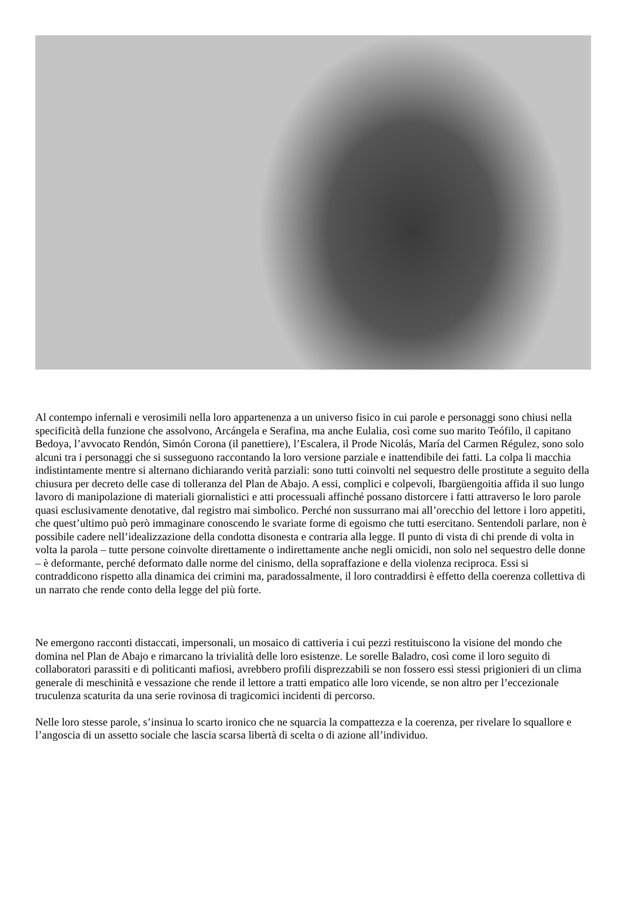Al contempo infernali e verosimili nella loro appartenenza a un universo fisico in cui parole e personaggi sono chiusi nella specificità della funzione che assolvono, Arcángela e Serafina, ma anche Eulalia, così come suo marito Teófilo, il capitano Bedoya, l’avvocato Rendón, Simón Corona (il panettiere), l’Escalera, il Prode Nicolás, María del Carmen Régulez, sono solo alcuni tra i personaggi che si susseguono raccontando la loro versione parziale e inattendibile dei fatti. La colpa li macchia indistintamente mentre si alternano dichiarando verità parziali: sono tutti coinvolti nel sequestro delle prostitute a seguito della chiusura per decreto delle case di tolleranza del Plan de Abajo. A essi, complici e colpevoli, Ibargüengoitia affida il suo lungo lavoro di manipolazione di materiali giornalistici e atti processuali affinché possano distorcere i fatti attraverso le loro parole quasi esclusivamente denotative, dal registro mai simbolico. Perché non sussurrano mai all’orecchio del lettore i loro appetiti, che quest’ultimo può però immaginare conoscendo le svariate forme di egoismo che tutti esercitano. Sentendoli parlare, non è possibile cadere nell’idealizzazione della condotta disonesta e contraria alla legge. Il punto di vista di chi prende di volta in volta la parola – tutte persone coinvolte direttamente o indirettamente anche negli omicidi, non solo nel sequestro delle donne – è deformante, perché deformato dalle norme del cinismo, della sopraffazione e della violenza reciproca. Essi si contraddicono rispetto alla dinamica dei crimini ma, paradossalmente, il loro contraddirsi è effetto della coerenza collettiva di un narrato che rende conto della legge del più forte.
Ne emergono racconti distaccati, impersonali, un mosaico di cattiveria i cui pezzi restituiscono la visione del mondo che domina nel Plan de Abajo e rimarcano la trivialità delle loro esistenze. Le sorelle Baladro, così come il loro seguito di collaboratori parassiti e di politicanti mafiosi, avrebbero profili disprezzabili se non fossero essi stessi prigionieri di un clima generale di meschinità e vessazione che rende il lettore a tratti empatico alle loro vicende, se non altro per l’eccezionale truculenza scaturita da una serie rovinosa di tragicomici incidenti di percorso.
Nelle loro stesse parole, s’insinua lo scarto ironico che ne squarcia la compattezza e la coerenza, per rivelare lo squallore e l’angoscia di un assetto sociale che lascia scarsa libertà di scelta o di azione all’individuo.